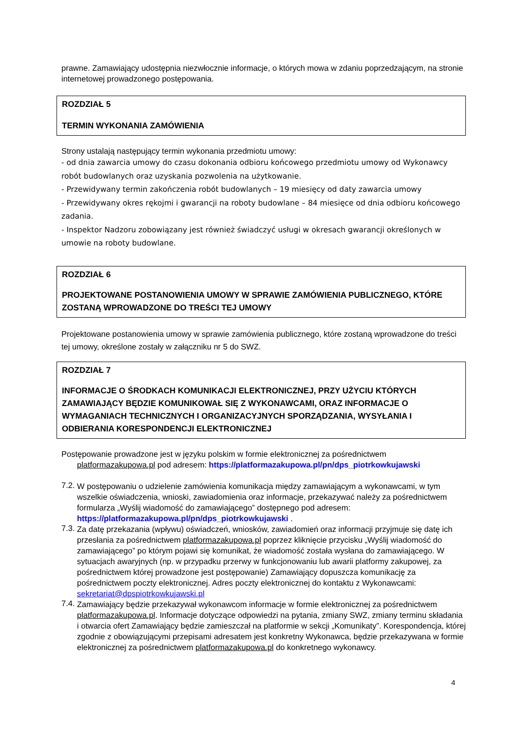prawne. Zamawiający udostępnia niezwłocznie informacje, o których mowa w zdaniu poprzedzającym, na stronie internetowej prowadzonego postępowania.
ROZDZIAŁ 5
TERMIN WYKONANIA ZAMÓWIENIA
Strony ustalają następujący termin wykonania przedmiotu umowy:
- od dnia zawarcia umowy do czasu dokonania odbioru końcowego przedmiotu umowy od Wykonawcy robót budowlanych oraz uzyskania pozwolenia na użytkowanie.
- Przewidywany termin zakończenia robót budowlanych – 19 miesięcy od daty zawarcia umowy
- Przewidywany okres rękojmi i gwarancji na roboty budowlane – 84 miesięce od dnia odbioru końcowego zadania.
- Inspektor Nadzoru zobowiązany jest również świadczyć usługi w okresach gwarancji określonych w umowie na roboty budowlane.
ROZDZIAŁ 6
PROJEKTOWANE POSTANOWIENIA UMOWY W SPRAWIE ZAMÓWIENIA PUBLICZNEGO, KTÓRE ZOSTANĄ WPROWADZONE DO TREŚCI TEJ UMOWY
Projektowane postanowienia umowy w sprawie zamówienia publicznego, które zostaną wprowadzone do treści tej umowy, określone zostały w załączniku nr 5 do SWZ.
ROZDZIAŁ 7
INFORMACJE O ŚRODKACH KOMUNIKACJI ELEKTRONICZNEJ, PRZY UŻYCIU KTÓRYCH ZAMAWIAJĄCY BĘDZIE KOMUNIKOWAŁ SIĘ Z WYKONAWCAMI, ORAZ INFORMACJE O WYMAGANIACH TECHNICZNYCH I ORGANIZACYJNYCH SPORZĄDZANIA, WYSYŁANIA I ODBIERANIA KORESPONDENCJI ELEKTRONICZNEJ
Postępowanie prowadzone jest w języku polskim w formie elektronicznej za pośrednictwem
platformazakupowa.pl pod adresem: https://platformazakupowa.pl/pn/dps_piotrkowkujawski
7.2.
W postępowaniu o udzielenie zamówienia komunikacja między zamawiającym a wykonawcami, w tym wszelkie oświadczenia, wnioski, zawiadomienia oraz informacje, przekazywać należy za pośrednictwem formularza „Wyślij wiadomość do zamawiającego” dostępnego pod adresem: https://platformazakupowa.pl/pn/dps_piotrkowkujawski .
7.3.
Za datę przekazania (wpływu) oświadczeń, wniosków, zawiadomień oraz informacji przyjmuje się datę ich przesłania za pośrednictwem platformazakupowa.pl poprzez kliknięcie przycisku „Wyślij wiadomość do zamawiającego” po którym pojawi się komunikat, że wiadomość została wysłana do zamawiającego. W sytuacjach awaryjnych (np. w przypadku przerwy w funkcjonowaniu lub awarii platformy zakupowej, za pośrednictwem której prowadzone jest postępowanie) Zamawiający dopuszcza komunikację za pośrednictwem poczty elektronicznej. Adres poczty elektronicznej do kontaktu z Wykonawcami: sekretariat@dpspiotrkowkujawski.pl
7.4.
Zamawiający będzie przekazywał wykonawcom informacje w formie elektronicznej za pośrednictwem platformazakupowa.pl. Informacje dotyczące odpowiedzi na pytania, zmiany SWZ, zmiany terminu składania i otwarcia ofert Zamawiający będzie zamieszczał na platformie w sekcji „Komunikaty”. Korespondencja, której zgodnie z obowiązującymi przepisami adresatem jest konkretny Wykonawca, będzie przekazywana w formie elektronicznej za pośrednictwem platformazakupowa.pl do konkretnego wykonawcy.
4